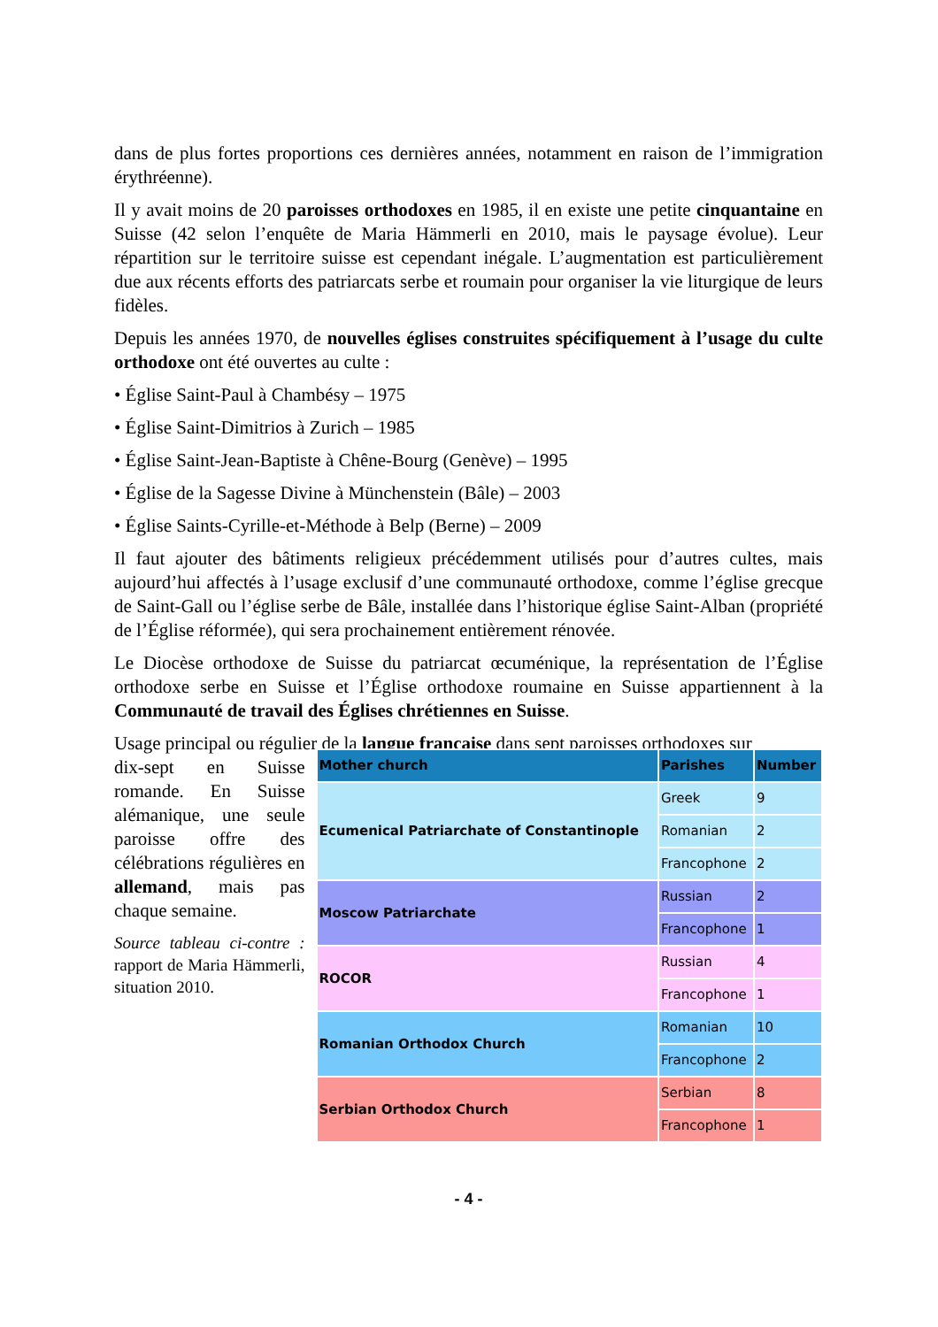dans de plus fortes proportions ces dernières années, notamment en raison de l’immigration érythréenne).
Il y avait moins de 20 paroisses orthodoxes en 1985, il en existe une petite cinquantaine en Suisse (42 selon l’enquête de Maria Hämmerli en 2010, mais le paysage évolue). Leur répartition sur le territoire suisse est cependant inégale. L’augmentation est particulièrement due aux récents efforts des patriarcats serbe et roumain pour organiser la vie liturgique de leurs fidèles.
Depuis les années 1970, de nouvelles églises construites spécifiquement à l’usage du culte orthodoxe ont été ouvertes au culte :
• Église Saint-Paul à Chambésy – 1975
• Église Saint-Dimitrios à Zurich – 1985
• Église Saint-Jean-Baptiste à Chêne-Bourg (Genève) – 1995
• Église de la Sagesse Divine à Münchenstein (Bâle) – 2003
• Église Saints-Cyrille-et-Méthode à Belp (Berne) – 2009
Il faut ajouter des bâtiments religieux précédemment utilisés pour d’autres cultes, mais aujourd’hui affectés à l’usage exclusif d’une communauté orthodoxe, comme l’église grecque de Saint-Gall ou l’église serbe de Bâle, installée dans l’historique église Saint-Alban (propriété de l’Église réformée), qui sera prochainement entièrement rénovée.
Le Diocèse orthodoxe de Suisse du patriarcat œcuménique, la représentation de l’Église orthodoxe serbe en Suisse et l’Église orthodoxe roumaine en Suisse appartiennent à la Communauté de travail des Églises chrétiennes en Suisse.
Usage principal ou régulier de la langue française dans sept paroisses orthodoxes sur
dix-sept en Suisse romande. En Suisse alémanique, une seule paroisse offre des célébrations régulières en allemand, mais pas chaque semaine.
Source tableau ci-contre : rapport de Maria Hämmerli, situation 2010.
| Mother church | Parishes | Number |
| --- | --- | --- |
| Ecumenical Patriarchate of Constantinople | Greek | 9 |
| | Romanian | 2 |
| | Francophone | 2 |
| Moscow Patriarchate | Russian | 2 |
| | Francophone | 1 |
| ROCOR | Russian | 4 |
| | Francophone | 1 |
| Romanian Orthodox Church | Romanian | 10 |
| | Francophone | 2 |
| Serbian Orthodox Church | Serbian | 8 |
| | Francophone | 1 |
- 4 -